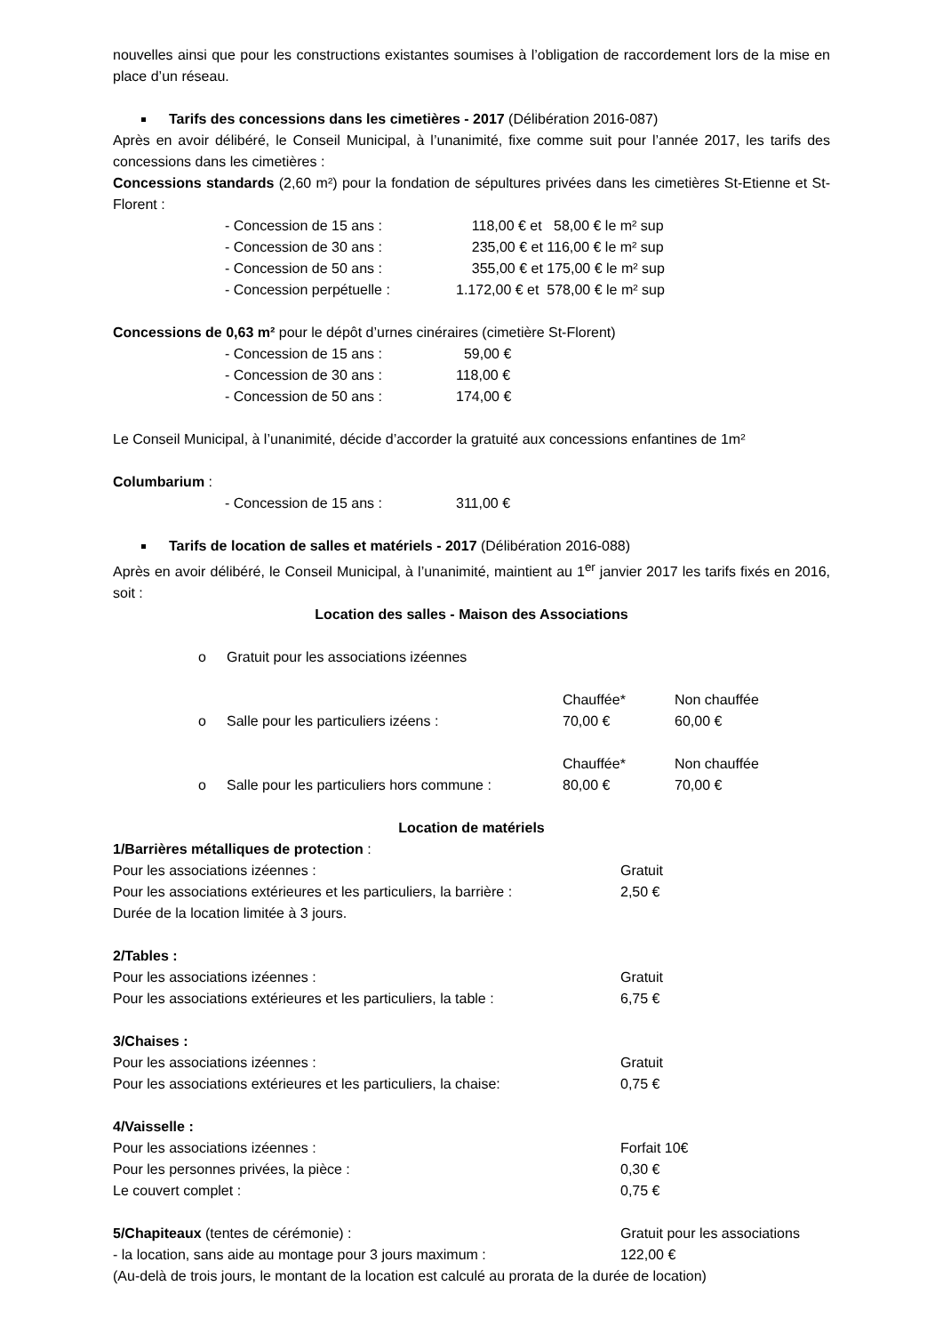nouvelles ainsi que pour les constructions existantes soumises à l’obligation de raccordement lors de la mise en place d’un réseau.
Tarifs des concessions dans les cimetières - 2017 (Délibération 2016-087)
Après en avoir délibéré, le Conseil Municipal, à l’unanimité, fixe comme suit pour l’année 2017, les tarifs des concessions dans les cimetières :
Concessions standards (2,60 m²) pour la fondation de sépultures privées dans les cimetières St-Etienne et St-Florent :
- Concession de 15 ans : 118,00 € et 58,00 € le m² sup
- Concession de 30 ans : 235,00 € et 116,00 € le m² sup
- Concession de 50 ans : 355,00 € et 175,00 € le m² sup
- Concession perpétuelle : 1.172,00 € et 578,00 € le m² sup
Concessions de 0,63 m² pour le dépôt d’urnes cinéraires (cimetière St-Florent)
- Concession de 15 ans : 59,00 €
- Concession de 30 ans : 118,00 €
- Concession de 50 ans : 174,00 €
Le Conseil Municipal, à l’unanimité, décide d’accorder la gratuité aux concessions enfantines de 1m²
Columbarium :
- Concession de 15 ans : 311,00 €
Tarifs de location de salles et matériels - 2017 (Délibération 2016-088)
Après en avoir délibéré, le Conseil Municipal, à l’unanimité, maintient au 1<sup>er</sup> janvier 2017 les tarifs fixés en 2016, soit :
Location des salles - Maison des Associations
o Gratuit pour les associations izéennes
Chauffée* Non chauffée
o Salle pour les particuliers izéens : 70,00 € 60,00 €
Chauffée* Non chauffée
o Salle pour les particuliers hors commune : 80,00 € 70,00 €
Location de matériels
1/Barrières métalliques de protection :
Pour les associations izéennes : Gratuit
Pour les associations extérieures et les particuliers, la barrière : 2,50 €
Durée de la location limitée à 3 jours.
2/Tables :
Pour les associations izéennes : Gratuit
Pour les associations extérieures et les particuliers, la table : 6,75 €
3/Chaises :
Pour les associations izéennes : Gratuit
Pour les associations extérieures et les particuliers, la chaise: 0,75 €
4/Vaisselle :
Pour les associations izéennes : Forfait 10€
Pour les personnes privées, la pièce : 0,30 €
Le couvert complet : 0,75 €
5/Chapiteaux (tentes de cérémonie) : Gratuit pour les associations
- la location, sans aide au montage pour 3 jours maximum : 122,00 €
(Au-delà de trois jours, le montant de la location est calculé au prorata de la durée de location)